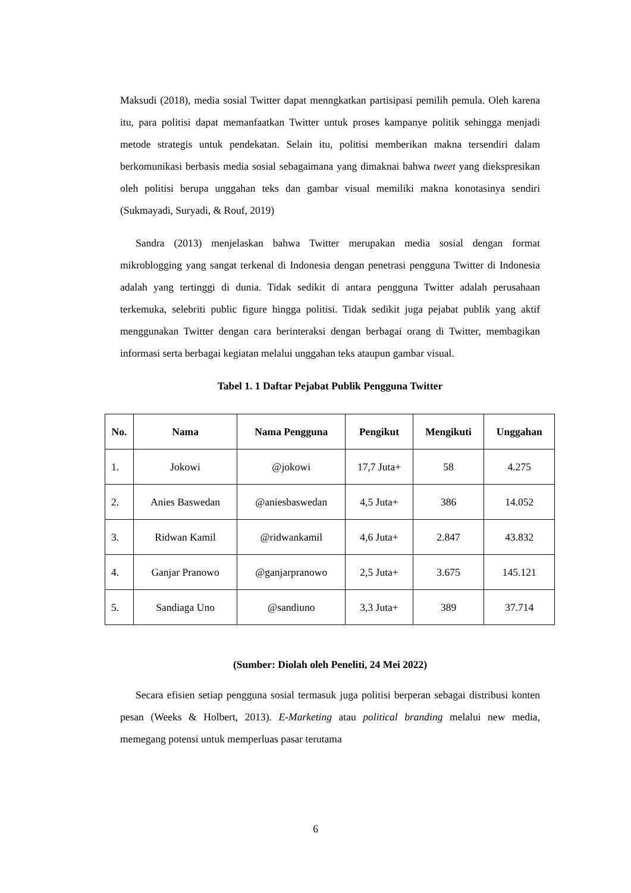Maksudi (2018), media sosial Twitter dapat menngkatkan partisipasi pemilih pemula. Oleh karena itu, para politisi dapat memanfaatkan Twitter untuk proses kampanye politik sehingga menjadi metode strategis untuk pendekatan. Selain itu, politisi memberikan makna tersendiri dalam berkomunikasi berbasis media sosial sebagaimana yang dimaknai bahwa tweet yang diekspresikan oleh politisi berupa unggahan teks dan gambar visual memiliki makna konotasinya sendiri (Sukmayadi, Suryadi, & Rouf, 2019)
Sandra (2013) menjelaskan bahwa Twitter merupakan media sosial dengan format mikroblogging yang sangat terkenal di Indonesia dengan penetrasi pengguna Twitter di Indonesia adalah yang tertinggi di dunia. Tidak sedikit di antara pengguna Twitter adalah perusahaan terkemuka, selebriti public figure hingga politisi. Tidak sedikit juga pejabat publik yang aktif menggunakan Twitter dengan cara berinteraksi dengan berbagai orang di Twitter, membagikan informasi serta berbagai kegiatan melalui unggahan teks ataupun gambar visual.
Tabel 1. 1 Daftar Pejabat Publik Pengguna Twitter
| No. | Nama | Nama Pengguna | Pengikut | Mengikuti | Unggahan |
| --- | --- | --- | --- | --- | --- |
| 1. | Jokowi | @jokowi | 17,7 Juta+ | 58 | 4.275 |
| 2. | Anies Baswedan | @aniesbaswedan | 4,5 Juta+ | 386 | 14.052 |
| 3. | Ridwan Kamil | @ridwankamil | 4,6 Juta+ | 2.847 | 43.832 |
| 4. | Ganjar Pranowo | @ganjarpranowo | 2,5 Juta+ | 3.675 | 145.121 |
| 5. | Sandiaga Uno | @sandiuno | 3,3 Juta+ | 389 | 37.714 |
(Sumber: Diolah oleh Peneliti, 24 Mei 2022)
Secara efisien setiap pengguna sosial termasuk juga politisi berperan sebagai distribusi konten pesan (Weeks & Holbert, 2013). E-Marketing atau political branding melalui new media, memegang potensi untuk memperluas pasar terutama
6